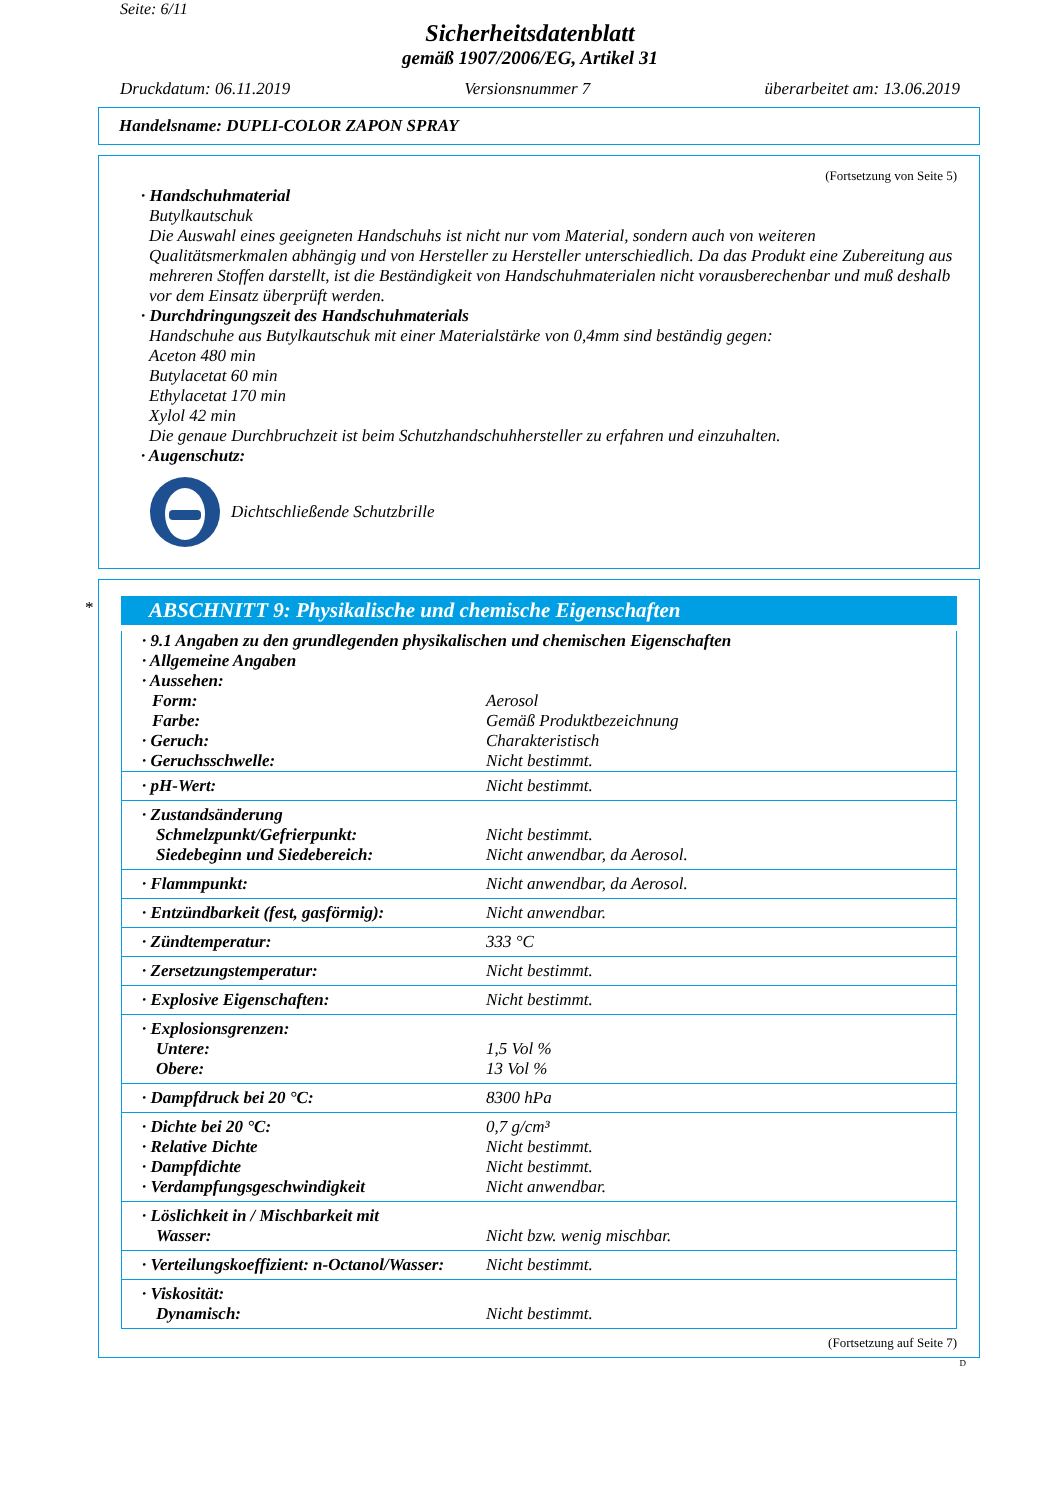Seite: 6/11
Sicherheitsdatenblatt
gemäß 1907/2006/EG, Artikel 31
Druckdatum: 06.11.2019 Versionsnummer 7 überarbeitet am: 13.06.2019
Handelsname: DUPLI-COLOR ZAPON SPRAY
(Fortsetzung von Seite 5)
· Handschuhmaterial
Butylkautschuk
Die Auswahl eines geeigneten Handschuhs ist nicht nur vom Material, sondern auch von weiteren Qualitätsmerkmalen abhängig und von Hersteller zu Hersteller unterschiedlich. Da das Produkt eine Zubereitung aus mehreren Stoffen darstellt, ist die Beständigkeit von Handschuhmaterialen nicht vorausberechenbar und muß deshalb vor dem Einsatz überprüft werden.
· Durchdringungszeit des Handschuhmaterials
Handschuhe aus Butylkautschuk mit einer Materialstärke von 0,4mm sind beständig gegen:
Aceton 480 min
Butylacetat 60 min
Ethylacetat 170 min
Xylol 42 min
Die genaue Durchbruchzeit ist beim Schutzhandschuhhersteller zu erfahren und einzuhalten.
· Augenschutz:
Dichtschließende Schutzbrille
*
ABSCHNITT 9: Physikalische und chemische Eigenschaften
| · 9.1 Angaben zu den grundlegenden physikalischen und chemischen Eigenschaften · Allgemeine Angaben · Aussehen: | |
| Form: | Aerosol |
| Farbe: | Gemäß Produktbezeichnung |
| · Geruch: | Charakteristisch |
| · Geruchsschwelle: | Nicht bestimmt. |
| · pH-Wert: | Nicht bestimmt. |
| · Zustandsänderung Schmelzpunkt/Gefrierpunkt: Siedebeginn und Siedebereich: | Nicht bestimmt. Nicht anwendbar, da Aerosol. |
| · Flammpunkt: | Nicht anwendbar, da Aerosol. |
| · Entzündbarkeit (fest, gasförmig): | Nicht anwendbar. |
| · Zündtemperatur: | 333 °C |
| · Zersetzungstemperatur: | Nicht bestimmt. |
| · Explosive Eigenschaften: | Nicht bestimmt. |
| · Explosionsgrenzen: Untere: Obere: | 1,5 Vol % 13 Vol % |
| · Dampfdruck bei 20 °C: | 8300 hPa |
| · Dichte bei 20 °C: · Relative Dichte · Dampfdichte · Verdampfungsgeschwindigkeit | 0,7 g/cm³ Nicht bestimmt. Nicht bestimmt. Nicht anwendbar. |
| · Löslichkeit in / Mischbarkeit mit Wasser: | Nicht bzw. wenig mischbar. |
| · Verteilungskoeffizient: n-Octanol/Wasser: | Nicht bestimmt. |
| · Viskosität: Dynamisch: | Nicht bestimmt. |
(Fortsetzung auf Seite 7)
D